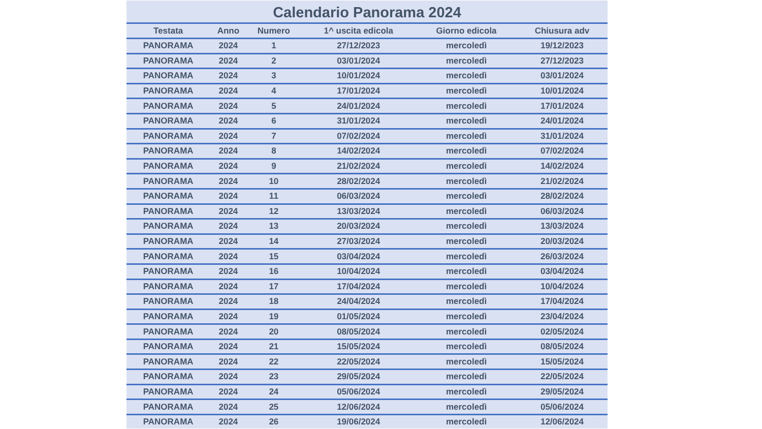Calendario Panorama 2024
| Testata | Anno | Numero | 1^ uscita edicola | Giorno edicola | Chiusura adv |
| --- | --- | --- | --- | --- | --- |
| PANORAMA | 2024 | 1 | 27/12/2023 | mercoledì | 19/12/2023 |
| PANORAMA | 2024 | 2 | 03/01/2024 | mercoledì | 27/12/2023 |
| PANORAMA | 2024 | 3 | 10/01/2024 | mercoledì | 03/01/2024 |
| PANORAMA | 2024 | 4 | 17/01/2024 | mercoledì | 10/01/2024 |
| PANORAMA | 2024 | 5 | 24/01/2024 | mercoledì | 17/01/2024 |
| PANORAMA | 2024 | 6 | 31/01/2024 | mercoledì | 24/01/2024 |
| PANORAMA | 2024 | 7 | 07/02/2024 | mercoledì | 31/01/2024 |
| PANORAMA | 2024 | 8 | 14/02/2024 | mercoledì | 07/02/2024 |
| PANORAMA | 2024 | 9 | 21/02/2024 | mercoledì | 14/02/2024 |
| PANORAMA | 2024 | 10 | 28/02/2024 | mercoledì | 21/02/2024 |
| PANORAMA | 2024 | 11 | 06/03/2024 | mercoledì | 28/02/2024 |
| PANORAMA | 2024 | 12 | 13/03/2024 | mercoledì | 06/03/2024 |
| PANORAMA | 2024 | 13 | 20/03/2024 | mercoledì | 13/03/2024 |
| PANORAMA | 2024 | 14 | 27/03/2024 | mercoledì | 20/03/2024 |
| PANORAMA | 2024 | 15 | 03/04/2024 | mercoledì | 26/03/2024 |
| PANORAMA | 2024 | 16 | 10/04/2024 | mercoledì | 03/04/2024 |
| PANORAMA | 2024 | 17 | 17/04/2024 | mercoledì | 10/04/2024 |
| PANORAMA | 2024 | 18 | 24/04/2024 | mercoledì | 17/04/2024 |
| PANORAMA | 2024 | 19 | 01/05/2024 | mercoledì | 23/04/2024 |
| PANORAMA | 2024 | 20 | 08/05/2024 | mercoledì | 02/05/2024 |
| PANORAMA | 2024 | 21 | 15/05/2024 | mercoledì | 08/05/2024 |
| PANORAMA | 2024 | 22 | 22/05/2024 | mercoledì | 15/05/2024 |
| PANORAMA | 2024 | 23 | 29/05/2024 | mercoledì | 22/05/2024 |
| PANORAMA | 2024 | 24 | 05/06/2024 | mercoledì | 29/05/2024 |
| PANORAMA | 2024 | 25 | 12/06/2024 | mercoledì | 05/06/2024 |
| PANORAMA | 2024 | 26 | 19/06/2024 | mercoledì | 12/06/2024 |